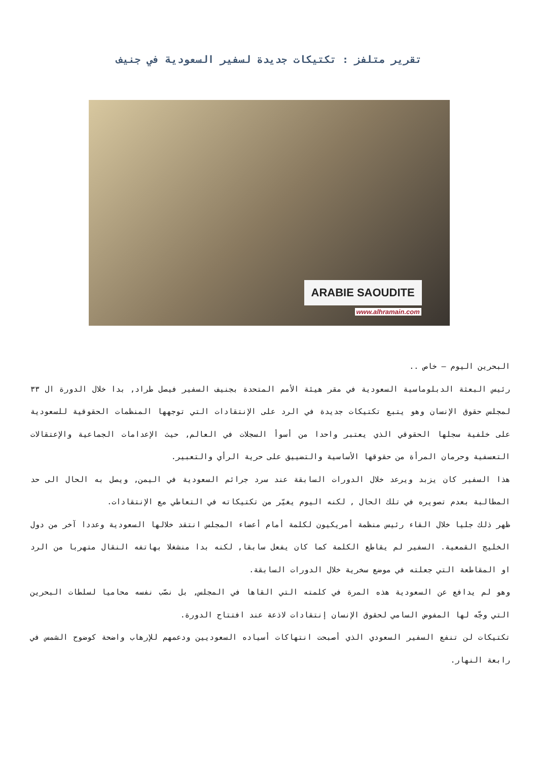تقرير متلفز : تكتيكات جديدة لسفير السعودية في جنيف
ARABIE SAOUDITE
www.alhramain.com
البحرين اليوم – خاص ..
رئيس البعثة الدبلوماسية السعودية في مقر هيئة الأمم المتحدة بجنيف السفير فيصل طراد, بدا خلال الدورة ال ٣٣ لمجلس حقوق الإنسان وهو يتبع تكتيكات جديدة في الرد على الإنتقادات التي توجهها المنظمات الحقوقية للسعودية على خلفية سجلها الحقوقي الذي يعتبر واحدا من أسوأ السجلات في العالم, حيث الإعدامات الجماعية والإعتقالات التعسفية وحرمان المرأة من حقوقها الأساسية والتضييق على حرية الرأي والتعبير.
هذا السفير كان يزبد ويرعد خلال الدورات السابقة عند سرد جرائم السعودية في اليمن, ويصل به الحال الى حد المطالبة بعدم تصويره في تلك الحال , لكنه اليوم يغيّر من تكتيكاته في التعاطي مع الإنتقادات.
ظهر ذلك جليا خلال القاء رئيس منظمة أمريكيون لكلمة أمام أعضاء المجلس انتقد خلالها السعودية وعددا آخر من دول الخليج القمعية. السفير لم يقاطع الكلمة كما كان يفعل سابقا, لكنه بدا منشغلا بهاتفه النقال متهربا من الرد او المقاطعة التي جعلته في موضع سخرية خلال الدورات السابقة.
وهو لم يدافع عن السعودية هذه المرة في كلمته التي القاها في المجلس, بل نصّب نفسه محاميا لسلطات البحرين التي وجّه لها المفوض السامي لحقوق الإنسان إنتقادات لاذعة عند افتتاح الدورة.
تكتيكات لن تنفع السفير السعودي الذي أصبحت انتهاكات أسياده السعوديين ودعمهم للإرهاب واضحة كوضوح الشمس في رابعة النهار.